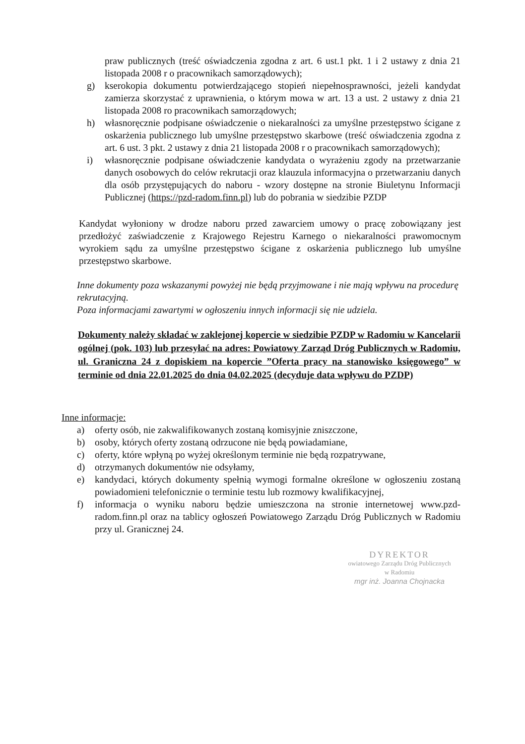praw publicznych (treść oświadczenia zgodna z art. 6 ust.1 pkt. 1 i 2 ustawy z dnia 21 listopada 2008 r o pracownikach samorządowych);
g) kserokopia dokumentu potwierdzającego stopień niepełnosprawności, jeżeli kandydat zamierza skorzystać z uprawnienia, o którym mowa w art. 13 a ust. 2 ustawy z dnia 21 listopada 2008 ro pracownikach samorządowych;
h) własnoręcznie podpisane oświadczenie o niekaralności za umyślne przestępstwo ścigane z oskarżenia publicznego lub umyślne przestępstwo skarbowe (treść oświadczenia zgodna z art. 6 ust. 3 pkt. 2 ustawy z dnia 21 listopada 2008 r o pracownikach samorządowych);
i) własnoręcznie podpisane oświadczenie kandydata o wyrażeniu zgody na przetwarzanie danych osobowych do celów rekrutacji oraz klauzula informacyjna o przetwarzaniu danych dla osób przystępujących do naboru - wzory dostępne na stronie Biuletynu Informacji Publicznej (https://pzd-radom.finn.pl) lub do pobrania w siedzibie PZDP
Kandydat wyłoniony w drodze naboru przed zawarciem umowy o pracę zobowiązany jest przedłożyć zaświadczenie z Krajowego Rejestru Karnego o niekaralności prawomocnym wyrokiem sądu za umyślne przestępstwo ścigane z oskarżenia publicznego lub umyślne przestępstwo skarbowe.
Inne dokumenty poza wskazanymi powyżej nie będą przyjmowane i nie mają wpływu na procedurę rekrutacyjną.
Poza informacjami zawartymi w ogłoszeniu innych informacji się nie udziela.
Dokumenty należy składać w zaklejonej kopercie w siedzibie PZDP w Radomiu w Kancelarii ogólnej (pok. 103) lub przesyłać na adres: Powiatowy Zarząd Dróg Publicznych w Radomiu, ul. Graniczna 24 z dopiskiem na kopercie ”Oferta pracy na stanowisko księgowego” w terminie od dnia 22.01.2025 do dnia 04.02.2025 (decyduje data wpływu do PZDP)
Inne informacje:
a) oferty osób, nie zakwalifikowanych zostaną komisyjnie zniszczone,
b) osoby, których oferty zostaną odrzucone nie będą powiadamiane,
c) oferty, które wpłyną po wyżej określonym terminie nie będą rozpatrywane,
d) otrzymanych dokumentów nie odsyłamy,
e) kandydaci, których dokumenty spełnią wymogi formalne określone w ogłoszeniu zostaną powiadomieni telefonicznie o terminie testu lub rozmowy kwalifikacyjnej,
f) informacja o wyniku naboru będzie umieszczona na stronie internetowej www.pzd-radom.finn.pl oraz na tablicy ogłoszeń Powiatowego Zarządu Dróg Publicznych w Radomiu przy ul. Granicznej 24.
DYREKTOR
owiatowego Zarządu Dróg Publicznych
w Radomiu
mgr inż. Joanna Chojnacka